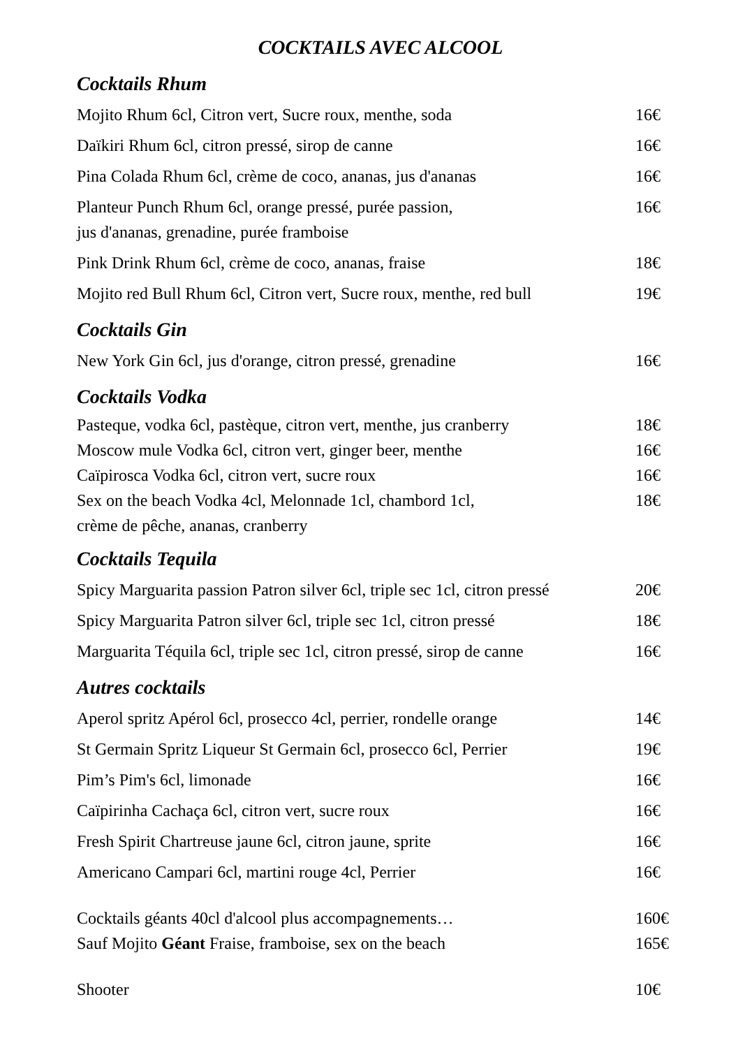COCKTAILS AVEC ALCOOL
Cocktails Rhum
| Mojito Rhum 6cl, Citron vert, Sucre roux, menthe, soda | 16€ |
| Daïkiri Rhum 6cl, citron pressé, sirop de canne | 16€ |
| Pina Colada Rhum 6cl, crème de coco, ananas, jus d'ananas | 16€ |
| Planteur Punch Rhum 6cl, orange pressé, purée passion, jus d'ananas, grenadine, purée framboise | 16€ |
| Pink Drink Rhum 6cl, crème de coco, ananas, fraise | 18€ |
| Mojito red Bull Rhum 6cl, Citron vert, Sucre roux, menthe, red bull | 19€ |
Cocktails Gin
| New York Gin 6cl, jus d'orange, citron pressé, grenadine | 16€ |
Cocktails Vodka
| Pasteque, vodka 6cl, pastèque, citron vert, menthe, jus cranberry | 18€ |
| Moscow mule Vodka 6cl, citron vert, ginger beer, menthe | 16€ |
| Caïpirosca Vodka 6cl, citron vert, sucre roux | 16€ |
| Sex on the beach Vodka 4cl, Melonnade 1cl, chambord 1cl, crème de pêche, ananas, cranberry | 18€ |
Cocktails Tequila
| Spicy Marguarita passion Patron silver 6cl, triple sec 1cl, citron pressé | 20€ |
| Spicy Marguarita Patron silver 6cl, triple sec 1cl, citron pressé | 18€ |
| Marguarita Téquila 6cl, triple sec 1cl, citron pressé, sirop de canne | 16€ |
Autres cocktails
| Aperol spritz Apérol 6cl, prosecco 4cl, perrier, rondelle orange | 14€ |
| St Germain Spritz Liqueur St Germain 6cl, prosecco 6cl, Perrier | 19€ |
| Pim’s Pim's 6cl, limonade | 16€ |
| Caïpirinha Cachaça 6cl, citron vert, sucre roux | 16€ |
| Fresh Spirit Chartreuse jaune 6cl, citron jaune, sprite | 16€ |
| Americano Campari 6cl, martini rouge 4cl, Perrier | 16€ |
| Cocktails géants 40cl d'alcool plus accompagnements… | 160€ |
| Sauf Mojito Géant Fraise, framboise, sex on the beach | 165€ |
| Shooter | 10€ |